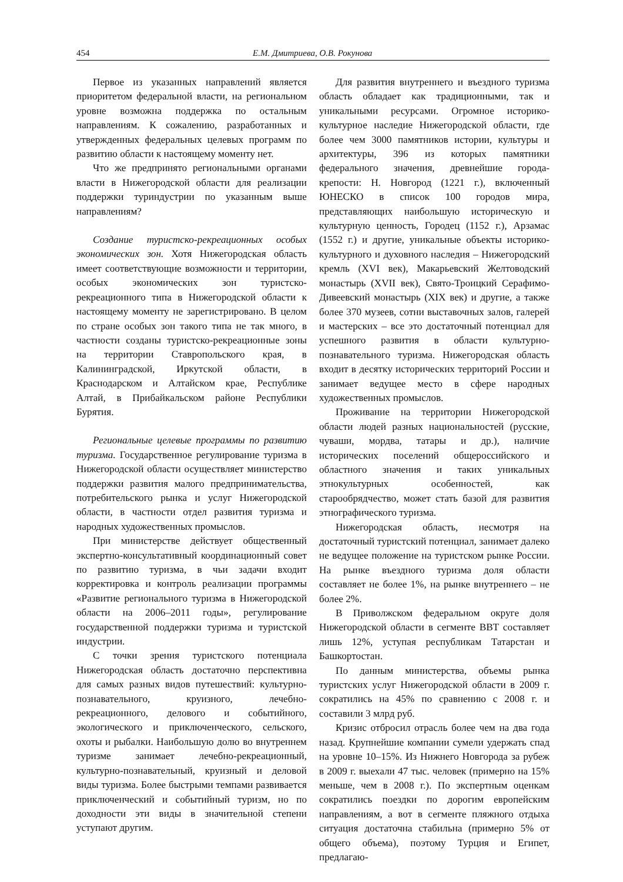454 Е.М. Дмитриева, О.В. Рокунова
Первое из указанных направлений является приоритетом федеральной власти, на региональном уровне возможна поддержка по остальным направлениям. К сожалению, разработанных и утвержденных федеральных целевых программ по развитию области к настоящему моменту нет.
Что же предпринято региональными органами власти в Нижегородской области для реализации поддержки туриндустрии по указанным выше направлениям?
Создание туристско-рекреационных особых экономических зон. Хотя Нижегородская область имеет соответствующие возможности и территории, особых экономических зон туристско-рекреационного типа в Нижегородской области к настоящему моменту не зарегистрировано. В целом по стране особых зон такого типа не так много, в частности созданы туристско-рекреационные зоны на территории Ставропольского края, в Калининградской, Иркутской области, в Краснодарском и Алтайском крае, Республике Алтай, в Прибайкальском районе Республики Бурятия.
Региональные целевые программы по развитию туризма. Государственное регулирование туризма в Нижегородской области осуществляет министерство поддержки развития малого предпринимательства, потребительского рынка и услуг Нижегородской области, в частности отдел развития туризма и народных художественных промыслов.
При министерстве действует общественный экспертно-консультативный координационный совет по развитию туризма, в чьи задачи входит корректировка и контроль реализации программы «Развитие регионального туризма в Нижегородской области на 2006–2011 годы», регулирование государственной поддержки туризма и туристской индустрии.
С точки зрения туристского потенциала Нижегородская область достаточно перспективна для самых разных видов путешествий: культурно-познавательного, круизного, лечебно-рекреационного, делового и событийного, экологического и приключенческого, сельского, охоты и рыбалки. Наибольшую долю во внутреннем туризме занимает лечебно-рекреационный, культурно-познавательный, круизный и деловой виды туризма. Более быстрыми темпами развивается приключенческий и событийный туризм, но по доходности эти виды в значительной степени уступают другим.
Для развития внутреннего и въездного туризма область обладает как традиционными, так и уникальными ресурсами. Огромное историко-культурное наследие Нижегородской области, где более чем 3000 памятников истории, культуры и архитектуры, 396 из которых памятники федерального значения, древнейшие города-крепости: Н. Новгород (1221 г.), включенный ЮНЕСКО в список 100 городов мира, представляющих наибольшую историческую и культурную ценность, Городец (1152 г.), Арзамас (1552 г.) и другие, уникальные объекты историко-культурного и духовного наследия – Нижегородский кремль (XVI век), Макарьевский Желтоводский монастырь (XVII век), Свято-Троицкий Серафимо-Дивеевский монастырь (XIX век) и другие, а также более 370 музеев, сотни выставочных залов, галерей и мастерских – все это достаточный потенциал для успешного развития в области культурно-познавательного туризма. Нижегородская область входит в десятку исторических территорий России и занимает ведущее место в сфере народных художественных промыслов.
Проживание на территории Нижегородской области людей разных национальностей (русские, чуваши, мордва, татары и др.), наличие исторических поселений общероссийского и областного значения и таких уникальных этнокультурных особенностей, как старообрядчество, может стать базой для развития этнографического туризма.
Нижегородская область, несмотря на достаточный туристский потенциал, занимает далеко не ведущее положение на туристском рынке России. На рынке въездного туризма доля области составляет не более 1%, на рынке внутреннего – не более 2%.
В Приволжском федеральном округе доля Нижегородской области в сегменте ВВТ составляет лишь 12%, уступая республикам Татарстан и Башкортостан.
По данным министерства, объемы рынка туристских услуг Нижегородской области в 2009 г. сократились на 45% по сравнению с 2008 г. и составили 3 млрд руб.
Кризис отбросил отрасль более чем на два года назад. Крупнейшие компании сумели удержать спад на уровне 10–15%. Из Нижнего Новгорода за рубеж в 2009 г. выехали 47 тыс. человек (примерно на 15% меньше, чем в 2008 г.). По экспертным оценкам сократились поездки по дорогим европейским направлениям, а вот в сегменте пляжного отдыха ситуация достаточна стабильна (примерно 5% от общего объема), поэтому Турция и Египет, предлагаю-